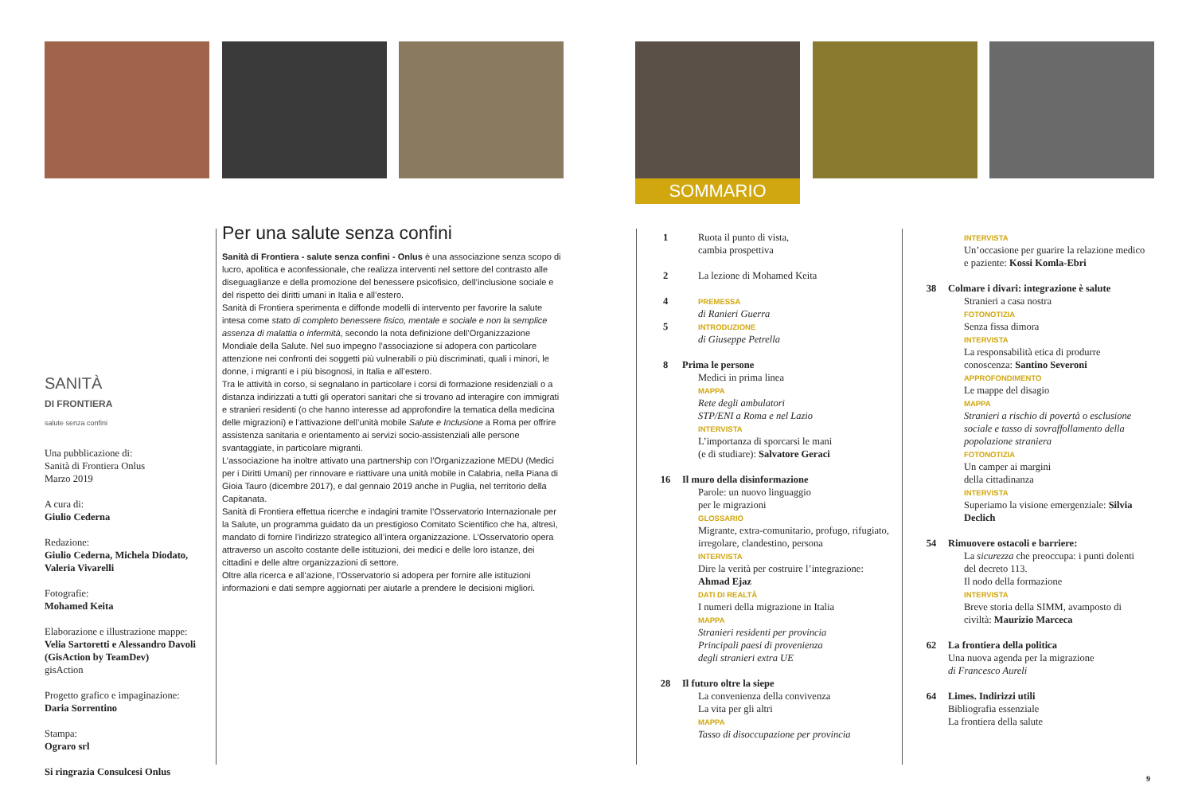SOMMARIO
SANITÀ
DI FRONTIERA
salute senza confini
Una pubblicazione di:
Sanità di Frontiera Onlus
Marzo 2019
A cura di:
Giulio Cederna
Redazione:
Giulio Cederna, Michela Diodato, Valeria Vivarelli
Fotografie:
Mohamed Keita
Elaborazione e illustrazione mappe:
Velia Sartoretti e Alessandro Davoli (GisAction by TeamDev)
gisAction
Progetto grafico e impaginazione:
Daria Sorrentino
Stampa:
Ograro srl
Si ringrazia Consulcesi Onlus
Per una salute senza confini
Sanità di Frontiera - salute senza confini - Onlus è una associazione senza scopo di lucro, apolitica e aconfessionale, che realizza interventi nel settore del contrasto alle diseguaglianze e della promozione del benessere psicofisico, dell’inclusione sociale e del rispetto dei diritti umani in Italia e all’estero.
Sanità di Frontiera sperimenta e diffonde modelli di intervento per favorire la salute intesa come stato di completo benessere fisico, mentale e sociale e non la semplice assenza di malattia o infermità, secondo la nota definizione dell’Organizzazione Mondiale della Salute. Nel suo impegno l’associazione si adopera con particolare attenzione nei confronti dei soggetti più vulnerabili o più discriminati, quali i minori, le donne, i migranti e i più bisognosi, in Italia e all’estero.
Tra le attività in corso, si segnalano in particolare i corsi di formazione residenziali o a distanza indirizzati a tutti gli operatori sanitari che si trovano ad interagire con immigrati e stranieri residenti (o che hanno interesse ad approfondire la tematica della medicina delle migrazioni) e l’attivazione dell’unità mobile Salute e Inclusione a Roma per offrire assistenza sanitaria e orientamento ai servizi socio-assistenziali alle persone svantaggiate, in particolare migranti.
L’associazione ha inoltre attivato una partnership con l’Organizzazione MEDU (Medici per i Diritti Umani) per rinnovare e riattivare una unità mobile in Calabria, nella Piana di Gioia Tauro (dicembre 2017), e dal gennaio 2019 anche in Puglia, nel territorio della Capitanata.
Sanità di Frontiera effettua ricerche e indagini tramite l’Osservatorio Internazionale per la Salute, un programma guidato da un prestigioso Comitato Scientifico che ha, altresì, mandato di fornire l’indirizzo strategico all’intera organizzazione. L’Osservatorio opera attraverso un ascolto costante delle istituzioni, dei medici e delle loro istanze, dei cittadini e delle altre organizzazioni di settore.
Oltre alla ricerca e all’azione, l’Osservatorio si adopera per fornire alle istituzioni informazioni e dati sempre aggiornati per aiutarle a prendere le decisioni migliori.
1 Ruota il punto di vista,
cambia prospettiva
2 La lezione di Mohamed Keita
4 PREMESSA
di Ranieri Guerra
5 INTRODUZIONE
di Giuseppe Petrella
8 Prima le persone
Medici in prima linea
MAPPA
Rete degli ambulatori
STP/ENI a Roma e nel Lazio
INTERVISTA
L’importanza di sporcarsi le mani
(e di studiare): Salvatore Geraci
16 Il muro della disinformazione
Parole: un nuovo linguaggio
per le migrazioni
GLOSSARIO
Migrante, extra-comunitario, profugo, rifugiato, irregolare, clandestino, persona
INTERVISTA
Dire la verità per costruire l’integrazione: Ahmad Ejaz
DATI DI REALTÀ
I numeri della migrazione in Italia
MAPPA
Stranieri residenti per provincia
Principali paesi di provenienza
degli stranieri extra UE
28 Il futuro oltre la siepe
La convenienza della convivenza
La vita per gli altri
MAPPA
Tasso di disoccupazione per provincia
INTERVISTA
Un’occasione per guarire la relazione medico e paziente: Kossi Komla-Ebri
38 Colmare i divari: integrazione è salute
Stranieri a casa nostra
FOTONOTIZIA
Senza fissa dimora
INTERVISTA
La responsabilità etica di produrre conoscenza: Santino Severoni
APPROFONDIMENTO
Le mappe del disagio
MAPPA
Stranieri a rischio di povertà o esclusione sociale e tasso di sovraffollamento della popolazione straniera
FOTONOTIZIA
Un camper ai margini
della cittadinanza
INTERVISTA
Superiamo la visione emergenziale: Silvia Declich
54 Rimuovere ostacoli e barriere:
La sicurezza che preoccupa: i punti dolenti del decreto 113.
Il nodo della formazione
INTERVISTA
Breve storia della SIMM, avamposto di civiltà: Maurizio Marceca
62 La frontiera della politica
Una nuova agenda per la migrazione
di Francesco Aureli
64 Limes. Indirizzi utili
Bibliografia essenziale
La frontiera della salute
9